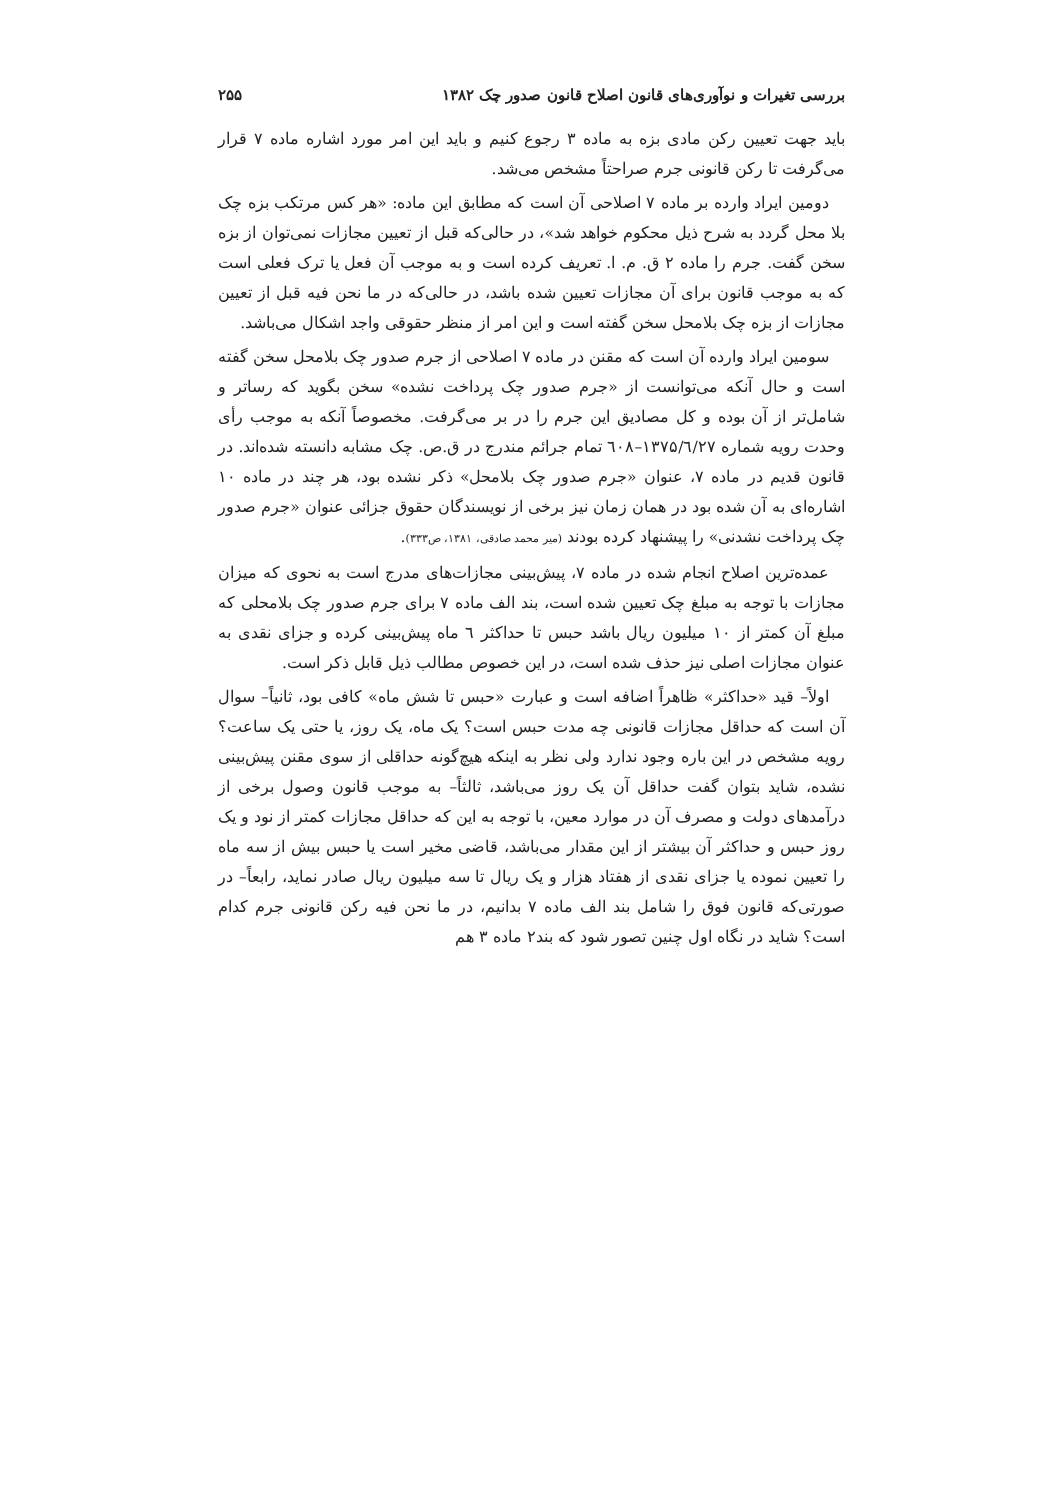بررسی تغیرات و نوآوری‌های قانون اصلاح قانون صدور چک ۱۳۸۲ ۲۵۵
باید جهت تعیین رکن مادی بزه به ماده ۳ رجوع کنیم و باید این امر مورد اشاره ماده ۷ قرار می‌گرفت تا رکن قانونی جرم صراحتاً مشخص می‌شد.
دومین ایراد وارده بر ماده ۷ اصلاحی آن است که مطابق این ماده: «هر کس مرتکب بزه چک بلا محل گردد به شرح ذیل محکوم خواهد شد»، در حالی‌که قبل از تعیین مجازات نمی‌توان از بزه سخن گفت. جرم را ماده ۲ ق. م. ا. تعریف کرده است و به موجب آن فعل یا ترک فعلی است که به موجب قانون برای آن مجازات تعیین شده باشد، در حالی‌که در ما نحن فیه قبل از تعیین مجازات از بزه چک بلامحل سخن گفته است و این امر از منظر حقوقی واجد اشکال می‌باشد.
سومین ایراد وارده آن است که مقنن در ماده ۷ اصلاحی از جرم صدور چک بلامحل سخن گفته است و حال آنکه می‌توانست از «جرم صدور چک پرداخت نشده» سخن بگوید که رساتر و شامل‌تر از آن بوده و کل مصادیق این جرم را در بر می‌گرفت. مخصوصاً آنکه به موجب رأی وحدت رویه شماره ۱۳۷۵/٦/۲۷–٦۰۸ تمام جرائم مندرج در ق.ص. چک مشابه دانسته شده‌اند. در قانون قدیم در ماده ۷، عنوان «جرم صدور چک بلامحل» ذکر نشده بود، هر چند در ماده ۱۰ اشاره‌ای به آن شده بود در همان زمان نیز برخی از نویسندگان حقوق جزائی عنوان «جرم صدور چک پرداخت نشدنی» را پیشنهاد کرده بودند (میر محمد صادقی، ۱۳۸۱، ص۳۳۳).
عمده‌ترین اصلاح انجام شده در ماده ۷، پیش‌بینی مجازات‌های مدرج است به نحوی که میزان مجازات با توجه به مبلغ چک تعیین شده است، بند الف ماده ۷ برای جرم صدور چک بلامحلی که مبلغ آن کمتر از ۱۰ میلیون ریال باشد حبس تا حداکثر ٦ ماه پیش‌بینی کرده و جزای نقدی به عنوان مجازات اصلی نیز حذف شده است، در این خصوص مطالب ذیل قابل ذکر است.
اولاً– قید «حداکثر» ظاهراً اضافه است و عبارت «حبس تا شش ماه» کافی بود، ثانیاً– سوال آن است که حداقل مجازات قانونی چه مدت حبس است؟ یک ماه، یک روز، یا حتی یک ساعت؟ رویه مشخص در این باره وجود ندارد ولی نظر به اینکه هیچ‌گونه حداقلی از سوی مقنن پیش‌بینی نشده، شاید بتوان گفت حداقل آن یک روز می‌باشد، ثالثاً– به موجب قانون وصول برخی از درآمدهای دولت و مصرف آن در موارد معین، با توجه به این که حداقل مجازات کمتر از نود و یک روز حبس و حداکثر آن بیشتر از این مقدار می‌باشد، قاضی مخیر است یا حبس بیش از سه ماه را تعیین نموده یا جزای نقدی از هفتاد هزار و یک ریال تا سه میلیون ریال صادر نماید، رابعاً– در صورتی‌که قانون فوق را شامل بند الف ماده ۷ بدانیم، در ما نحن فیه رکن قانونی جرم کدام است؟ شاید در نگاه اول چنین تصور شود که بند۲ ماده ۳ هم